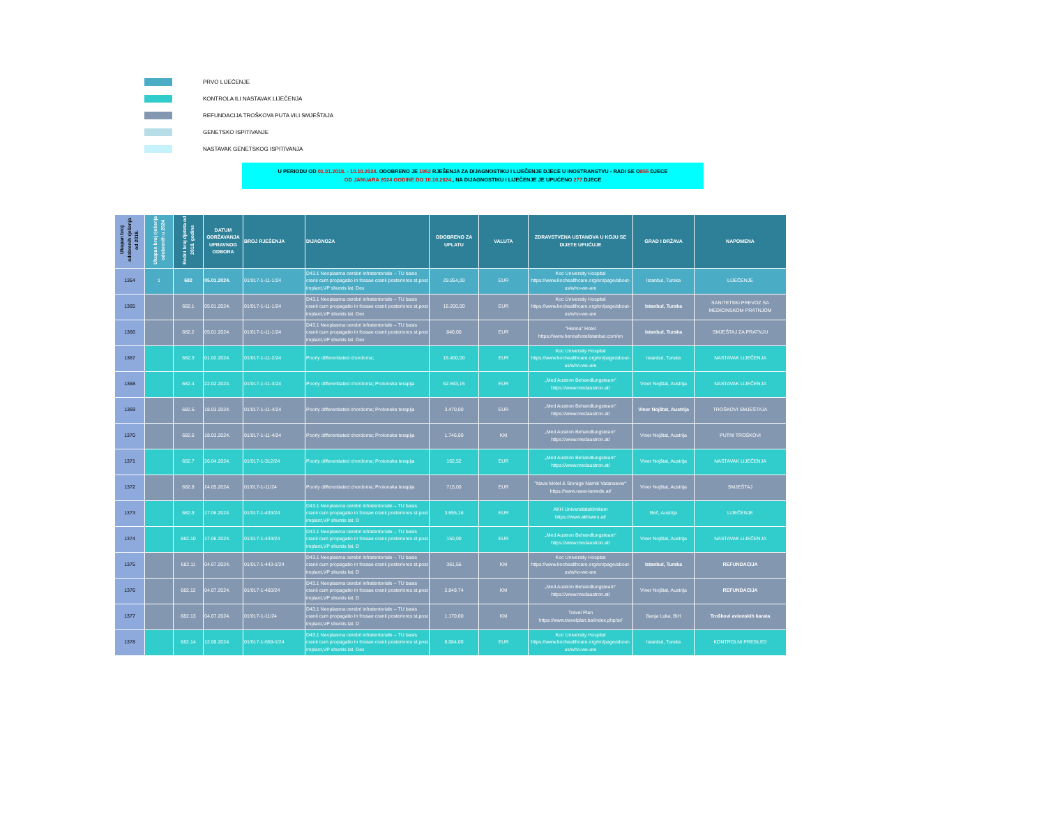PRVO LIJEČENJE
KONTROLA ILI NASTAVAK LIJEČENJA
REFUNDACIJA TROŠKOVA PUTA I/ILI SMJEŠTAJA
GENETSKO ISPITIVANJE
NASTAVAK GENETSKOG ISPITIVANJA
U PERIODU OD 01.01.2018. - 10.10.2024. ODOBRENO JE 1952 RJEŠENJA ZA DIJAGNOSTIKU I LIJEČENJE DJECE U INOSTRANSTVU - RADI SE O855 DJECE
OD JANUARA 2024 GODINE DO 10.10.2024., NA DIJAGNOSTIKU I LIJEČENJE JE UPUĆENO 277 DJECE
| Ukupan broj odobrenih rješenja od 2018. | Ukupan broj rješenja odobrenih u 2024 | Redni broj djeteta od 2018. godine | DATUM ODRŽAVANJA UPRAVNOG ODBORA | BROJ RJEŠENJA | DIJAGNOZA | ODOBRENO ZA UPLATU | VALUTA | ZDRAVSTVENA USTANOVA U KOJU SE DIJETE UPUĆUJE | GRAD I DRŽAVA | NAPOMENA |
| --- | --- | --- | --- | --- | --- | --- | --- | --- | --- | --- |
| 1364 | 1 | 682 | 05.01.2024. | 01/017-1-11-1/24 | D43.1 Neoplasma cerebri infratentoriale – TU basis cranii cum propagatio in fossae cranii posteriores st.post implant,VP shuntis lat. Dex | 29.854,00 | EUR | Koc University Hospital https://www.kochealthcare.org/en/page/about-us/who-we-are | Istanbul, Turska | LIJEČENJE |
| 1365 | | 682.1 | 05.01.2024. | 01/017-1-11-1/24 | D43.1 Neoplasma cerebri infratentoriale – TU basis cranii cum propagatio in fossae cranii posteriores st.post implant,VP shuntis lat. Dex | 16.200,00 | EUR | Koc University Hospital https://www.kochealthcare.org/en/page/about-us/who-we-are | Istanbul, Turska | SANITETSKI PREVOZ SA MEDICINSKOM PRATNJOM |
| 1366 | | 682.2 | 05.01.2024. | 01/017-1-11-1/24 | D43.1 Neoplasma cerebri infratentoriale – TU basis cranii cum propagatio in fossae cranii posteriores st.post implant,VP shuntis lat. Dex | 840,00 | EUR | "Henna" Hotel https://www.hennahotelistanbul.com/en | Istanbul, Turska | SMJEŠTAJ ZA PRATNJU |
| 1367 | | 682.3 | 01.02.2024. | 01/017-1-11-2/24 | Poorly differentiated chordoma; | 16.400,00 | EUR | Koc University Hospital https://www.kochealthcare.org/en/page/about-us/who-we-are | Istanbul, Turska | NASTAVAK LIJEČENJA |
| 1368 | | 682.4 | 22.02.2024. | 01/017-1-11-3/24 | Poorly differentiated chordoma; Protonska terapija | 62.593,15 | EUR | „Med Austron Behandlungsteam“ https://www.medaustron.at/ | Viner Nojštat, Austrija | NASTAVAK LIJEČENJA |
| 1369 | | 682.5 | 18.03.2024. | 01/017-1-11-4/24 | Poorly differentiated chordoma; Protonska terapija | 3.470,00 | EUR | „Med Austron Behandlungsteam“ https://www.medaustron.at/ | Viner Nojštat, Austrija | TROŠKOVI SMJEŠTAJA |
| 1370 | | 682.6 | 18.03.2024. | 01/017-1-11-4/24 | Poorly differentiated chordoma; Protonska terapija | 1.746,00 | KM | „Med Austron Behandlungsteam“ https://www.medaustron.at/ | Viner Nojštat, Austrija | PUTNI TROŠKOVI |
| 1371 | | 682.7 | 26.04.2024. | 01/017-1-312/24 | Poorly differentiated chordoma; Protonska terapija | 162,52 | EUR | „Med Austron Behandlungsteam“ https://www.medaustron.at/ | Viner Nojštat, Austrija | NASTAVAK LIJEČENJA |
| 1372 | | 682.8 | 24.05.2024. | 01/017-1-11/24 | Poorly differentiated chordoma; Protonska terapija | 715,00 | EUR | "Nava Motel & Storage Namik Vatansever" https://www.nava-lamede.at/ | Viner Nojštat, Austrija | SMJEŠTAJ |
| 1373 | | 682.9 | 17.06.2024. | 01/017-1-433/24 | D43.1 Neoplasma cerebri infratentoriale – TU basis cranii cum propagatio in fossae cranii posteriores st.post implant,VP shuntis lat. D | 3.655,16 | EUR | AKH Universitatsklinikum https://www.akhwien.at/ | Beč, Austrija | LIJEČENJE |
| 1374 | | 682.10 | 17.06.2024. | 01/017-1-433/24 | D43.1 Neoplasma cerebri infratentoriale – TU basis cranii cum propagatio in fossae cranii posteriores st.post implant,VP shuntis lat. D | 150,00 | EUR | „Med Austron Behandlungsteam“ https://www.medaustron.at/ | Viner Nojštat, Austrija | NASTAVAK LIJEČENJA |
| 1375 | | 682.11 | 04.07.2024. | 01/017-1-443-1/24 | D43.1 Neoplasma cerebri infratentoriale – TU basis cranii cum propagatio in fossae cranii posteriores st.post implant,VP shuntis lat. D | 361,56 | KM | Koc University Hospital https://www.kochealthcare.org/en/page/about-us/who-we-are | Istanbul, Turska | REFUNDACIJA |
| 1376 | | 682.12 | 04.07.2024. | 01/017-1-460/24 | D43.1 Neoplasma cerebri infratentoriale – TU basis cranii cum propagatio in fossae cranii posteriores st.post implant,VP shuntis lat. D | 2.849,74 | KM | „Med Austron Behandlungsteam“ https://www.medaustron.at/ | Viner Nojštat, Austrija | REFUNDACIJA |
| 1377 | | 682.13 | 04.07.2024. | 01/017-1-11/24 | D43.1 Neoplasma cerebri infratentoriale – TU basis cranii cum propagatio in fossae cranii posteriores st.post implant,VP shuntis lat. D | 1.170,00 | KM | Travel Plan https://www.travelplan.ba/index.php/sr/ | Banja Luka, BiH | Troškovi avionskih karata |
| 1378 | | 682.14 | 12.08.2024. | 01/017-1-559-1/24 | D43.1 Neoplasma cerebri infratentoriale – TU basis cranii cum propagatio in fossae cranii posteriores st.post implant,VP shuntis lat. Dex | 6.084,00 | EUR | Koc University Hospital https://www.kochealthcare.org/en/page/about-us/who-we-are | Istanbul, Turska | KONTROLNI PREGLED |